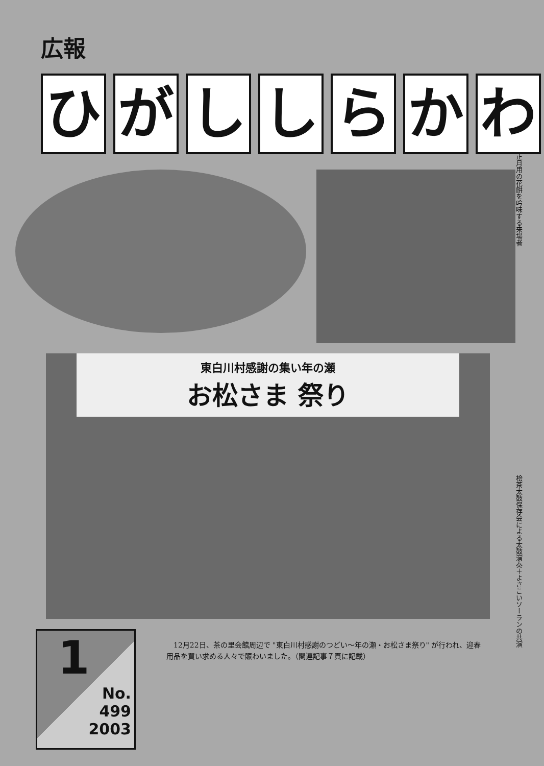広報
ひがししらかわ
正月用の花餅を吟味する来場者
東白川村感謝の集い年の瀬
お松さま 祭り
桧茶太鼓保存会による太鼓演奏＋よさこいソーランの共演
1
No.
499
2003
　12月22日、茶の里会館周辺で "東白川村感謝のつどい～年の瀬・お松さま祭り" が行われ、迎春用品を買い求める人々で賑わいました。（関連記事７頁に記載）